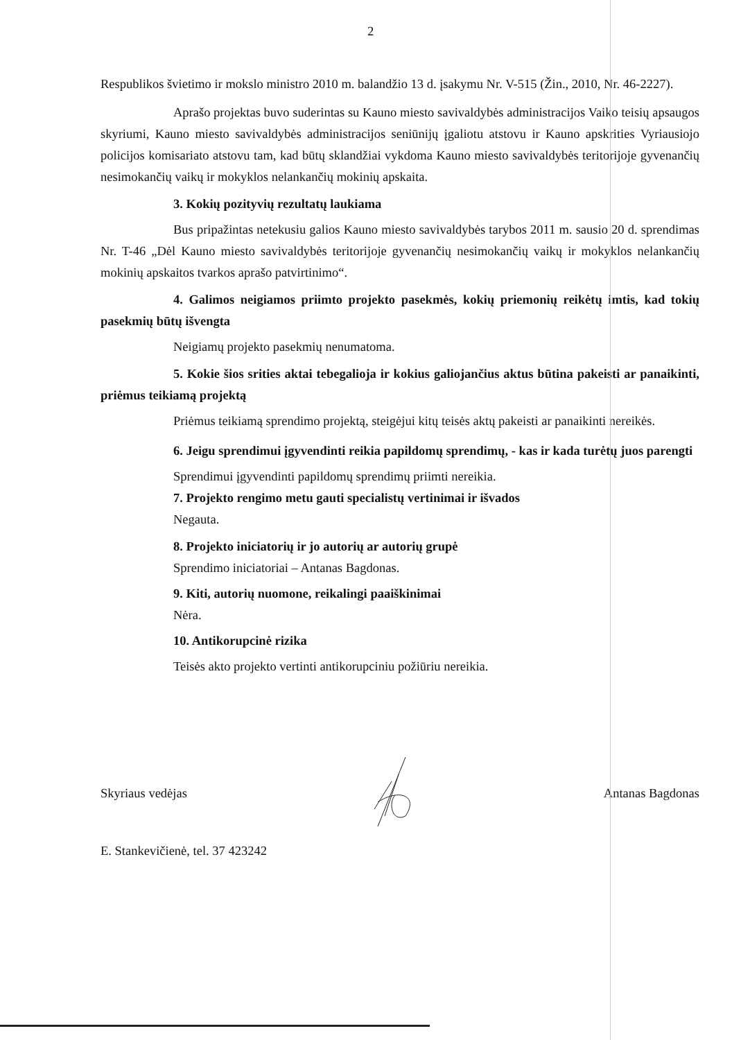2
Respublikos švietimo ir mokslo ministro 2010 m. balandžio 13 d. įsakymu Nr. V-515 (Žin., 2010, Nr. 46-2227).
Aprašo projektas buvo suderintas su Kauno miesto savivaldybės administracijos Vaiko teisių apsaugos skyriumi, Kauno miesto savivaldybės administracijos seniūnijų įgaliotu atstovu ir Kauno apskrities Vyriausiojo policijos komisariato atstovu tam, kad būtų sklandžiai vykdoma Kauno miesto savivaldybės teritorijoje gyvenančių nesimokančių vaikų ir mokyklos nelankančių mokinių apskaita.
3. Kokių pozityvių rezultatų laukiama
Bus pripažintas netekusiu galios Kauno miesto savivaldybės tarybos 2011 m. sausio 20 d. sprendimas Nr. T-46 „Dėl Kauno miesto savivaldybės teritorijoje gyvenančių nesimokančių vaikų ir mokyklos nelankančių mokinių apskaitos tvarkos aprašo patvirtinimo“.
4. Galimos neigiamos priimto projekto pasekmės, kokių priemonių reikėtų imtis, kad tokių pasekmių būtų išvengta
Neigiamų projekto pasekmių nenumatoma.
5. Kokie šios srities aktai tebegalioja ir kokius galiojančius aktus būtina pakeisti ar panaikinti, priėmus teikiamą projektą
Priėmus teikiamą sprendimo projektą, steigėjui kitų teisės aktų pakeisti ar panaikinti nereikės.
6. Jeigu sprendimui įgyvendinti reikia papildomų sprendimų, - kas ir kada turėtų juos parengti
Sprendimui įgyvendinti papildomų sprendimų priimti nereikia.
7. Projekto rengimo metu gauti specialistų vertinimai ir išvados
Negauta.
8. Projekto iniciatorių ir jo autorių ar autorių grupė
Sprendimo iniciatoriai – Antanas Bagdonas.
9. Kiti, autorių nuomone, reikalingi paaiškinimai
Nėra.
10. Antikorupcinė rizika
Teisės akto projekto vertinti antikorupciniu požiūriu nereikia.
Skyriaus vedėjas Antanas Bagdonas
E. Stankevičienė, tel. 37 423242